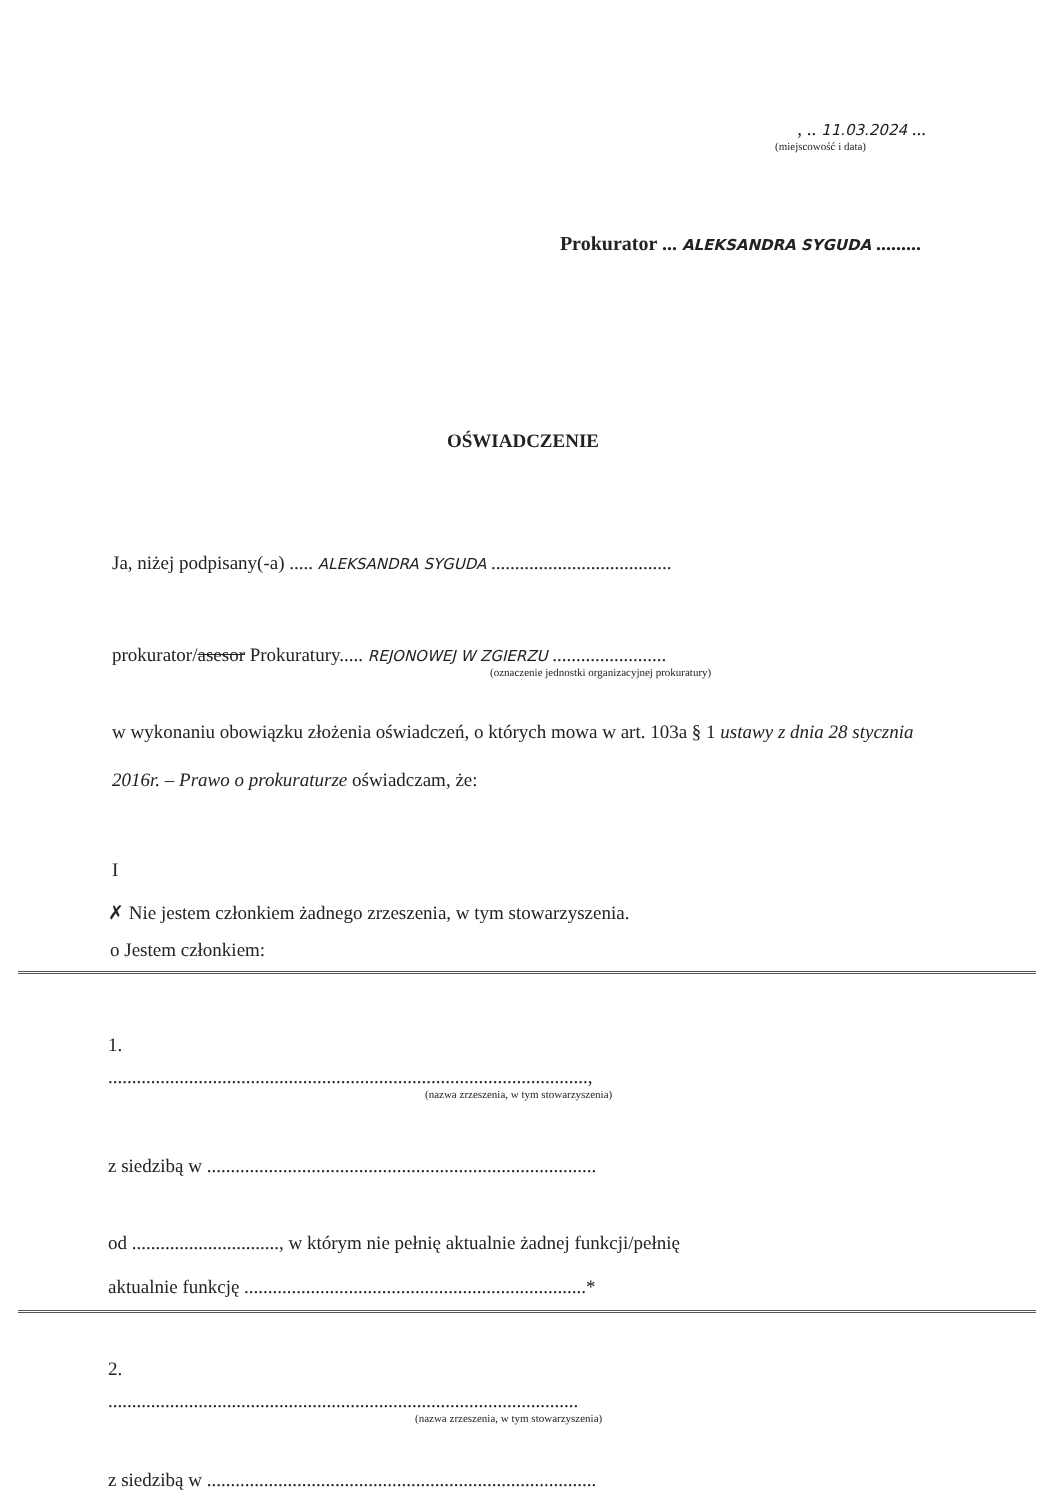, .. 11.03.2024 ...
(miejscowość i data)
Prokurator ... ALEKSANDRA SYGUDA .........
OŚWIADCZENIE
Ja, niżej podpisany(-a) ..... ALEKSANDRA SYGUDA ......................................
prokurator/asesor Prokuratury..... REJONOWEJ W ZGIERZU ........................
(oznaczenie jednostki organizacyjnej prokuratury)
w wykonaniu obowiązku złożenia oświadczeń, o których mowa w art. 103a § 1 ustawy z dnia 28 stycznia 2016r. – Prawo o prokuraturze oświadczam, że:
I
✗ Nie jestem członkiem żadnego zrzeszenia, w tym stowarzyszenia.
o Jestem członkiem:
1.
.....................................................................................................,
(nazwa zrzeszenia, w tym stowarzyszenia)
z siedzibą w ..................................................................................
od ..............................., w którym nie pełnię aktualnie żadnej funkcji/pełnię
aktualnie funkcję ........................................................................*
2.
...................................................................................................
(nazwa zrzeszenia, w tym stowarzyszenia)
z siedzibą w ..................................................................................